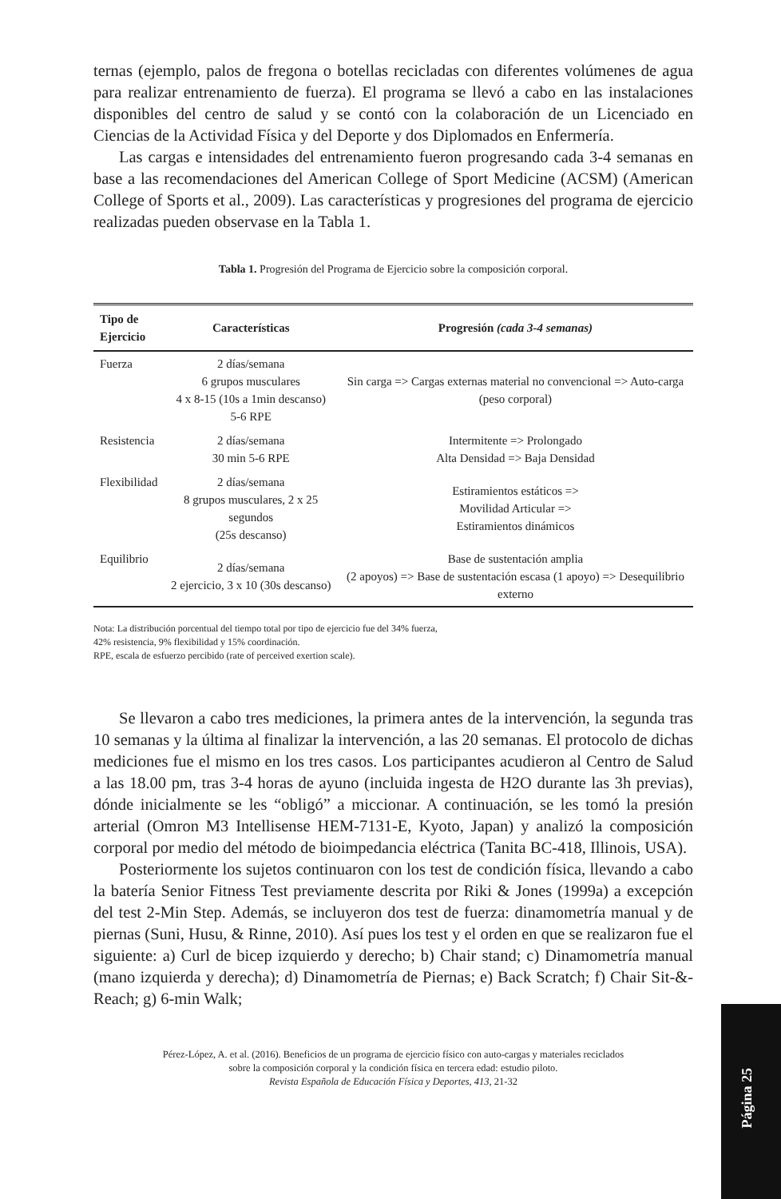ternas (ejemplo, palos de fregona o botellas recicladas con diferentes volúmenes de agua para realizar entrenamiento de fuerza). El programa se llevó a cabo en las instalaciones disponibles del centro de salud y se contó con la colaboración de un Licenciado en Ciencias de la Actividad Física y del Deporte y dos Diplomados en Enfermería.
Las cargas e intensidades del entrenamiento fueron progresando cada 3-4 semanas en base a las recomendaciones del American College of Sport Medicine (ACSM) (American College of Sports et al., 2009). Las características y progresiones del programa de ejercicio realizadas pueden observase en la Tabla 1.
Tabla 1. Progresión del Programa de Ejercicio sobre la composición corporal.
| Tipo de Ejercicio | Características | Progresión (cada 3-4 semanas) |
| --- | --- | --- |
| Fuerza | 2 días/semana 6 grupos musculares 4 x 8-15 (10s a 1min descanso) 5-6 RPE | Sin carga => Cargas externas material no convencional => Auto-carga (peso corporal) |
| Resistencia | 2 días/semana 30 min 5-6 RPE | Intermitente => Prolongado Alta Densidad => Baja Densidad |
| Flexibilidad | 2 días/semana 8 grupos musculares, 2 x 25 segundos (25s descanso) | Estiramientos estáticos => Movilidad Articular => Estiramientos dinámicos |
| Equilibrio | 2 días/semana 2 ejercicio, 3 x 10 (30s descanso) | Base de sustentación amplia (2 apoyos) => Base de sustentación escasa (1 apoyo) => Desequilibrio externo |
Nota: La distribución porcentual del tiempo total por tipo de ejercicio fue del 34% fuerza,
42% resistencia, 9% flexibilidad y 15% coordinación.
RPE, escala de esfuerzo percibido (rate of perceived exertion scale).
Se llevaron a cabo tres mediciones, la primera antes de la intervención, la segunda tras 10 semanas y la última al finalizar la intervención, a las 20 semanas. El protocolo de dichas mediciones fue el mismo en los tres casos. Los participantes acudieron al Centro de Salud a las 18.00 pm, tras 3-4 horas de ayuno (incluida ingesta de H2O durante las 3h previas), dónde inicialmente se les “obligó” a miccionar. A continuación, se les tomó la presión arterial (Omron M3 Intellisense HEM-7131-E, Kyoto, Japan) y analizó la composición corporal por medio del método de bioimpedancia eléctrica (Tanita BC-418, Illinois, USA).
Posteriormente los sujetos continuaron con los test de condición física, llevando a cabo la batería Senior Fitness Test previamente descrita por Riki & Jones (1999a) a excepción del test 2-Min Step. Además, se incluyeron dos test de fuerza: dinamometría manual y de piernas (Suni, Husu, & Rinne, 2010). Así pues los test y el orden en que se realizaron fue el siguiente: a) Curl de bicep izquierdo y derecho; b) Chair stand; c) Dinamometría manual (mano izquierda y derecha); d) Dinamometría de Piernas; e) Back Scratch; f) Chair Sit-&-Reach; g) 6-min Walk;
Pérez-López, A. et al. (2016). Beneficios de un programa de ejercicio físico con auto-cargas y materiales reciclados
sobre la composición corporal y la condición física en tercera edad: estudio piloto.
Revista Española de Educación Física y Deportes, 413, 21-32
Página 25